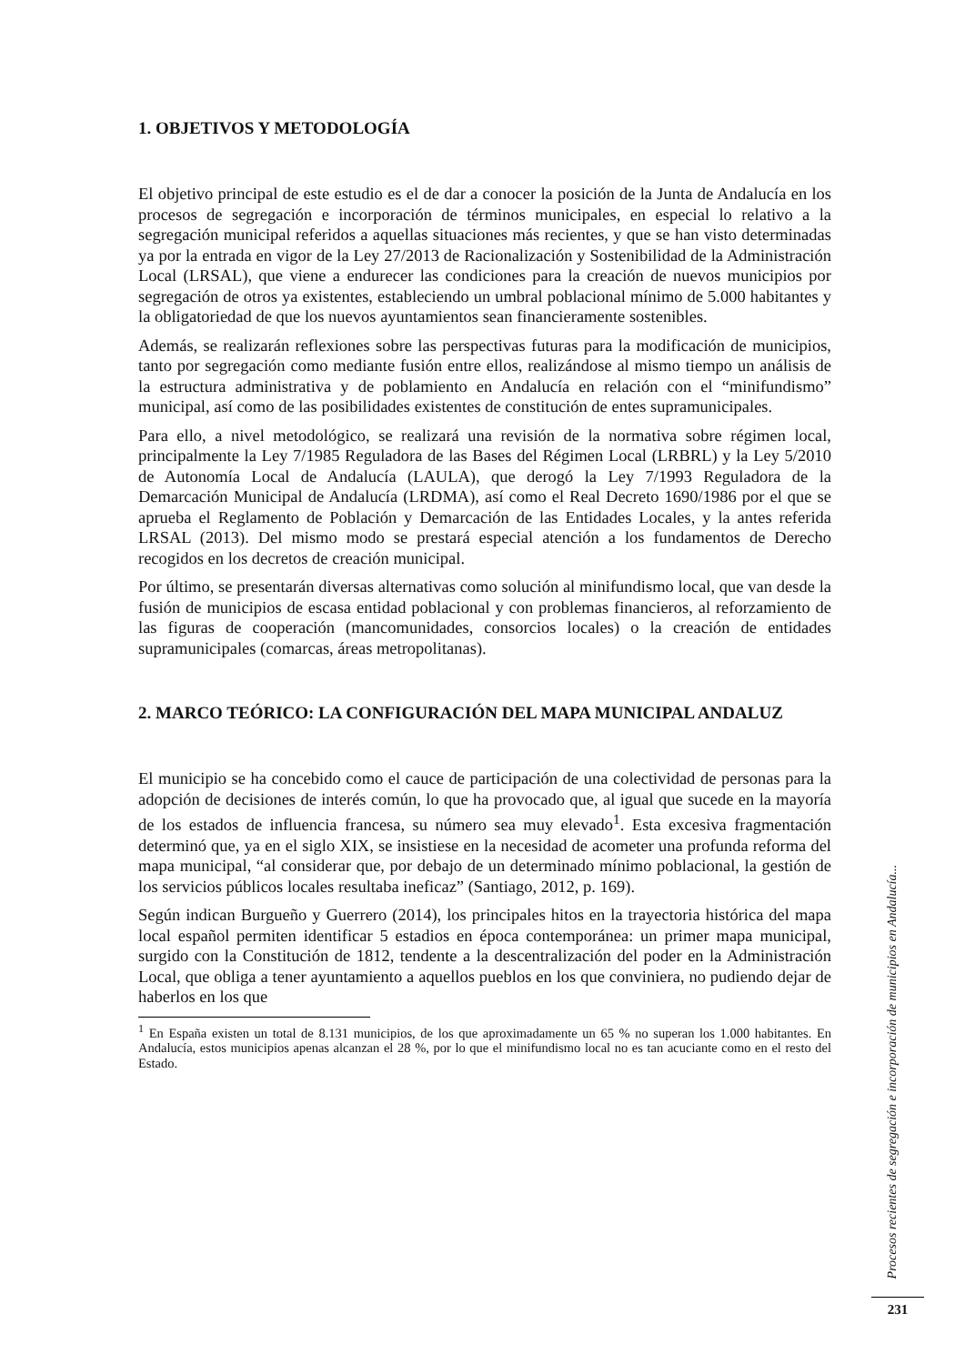1. OBJETIVOS Y METODOLOGÍA
El objetivo principal de este estudio es el de dar a conocer la posición de la Junta de Andalucía en los procesos de segregación e incorporación de términos municipales, en especial lo relativo a la segregación municipal referidos a aquellas situaciones más recientes, y que se han visto determinadas ya por la entrada en vigor de la Ley 27/2013 de Racionalización y Sostenibilidad de la Administración Local (LRSAL), que viene a endurecer las condiciones para la creación de nuevos municipios por segregación de otros ya existentes, estableciendo un umbral poblacional mínimo de 5.000 habitantes y la obligatoriedad de que los nuevos ayuntamientos sean financieramente sostenibles.
Además, se realizarán reflexiones sobre las perspectivas futuras para la modificación de municipios, tanto por segregación como mediante fusión entre ellos, realizándose al mismo tiempo un análisis de la estructura administrativa y de poblamiento en Andalucía en relación con el “minifundismo” municipal, así como de las posibilidades existentes de constitución de entes supramunicipales.
Para ello, a nivel metodológico, se realizará una revisión de la normativa sobre régimen local, principalmente la Ley 7/1985 Reguladora de las Bases del Régimen Local (LRBRL) y la Ley 5/2010 de Autonomía Local de Andalucía (LAULA), que derogó la Ley 7/1993 Reguladora de la Demarcación Municipal de Andalucía (LRDMA), así como el Real Decreto 1690/1986 por el que se aprueba el Reglamento de Población y Demarcación de las Entidades Locales, y la antes referida LRSAL (2013). Del mismo modo se prestará especial atención a los fundamentos de Derecho recogidos en los decretos de creación municipal.
Por último, se presentarán diversas alternativas como solución al minifundismo local, que van desde la fusión de municipios de escasa entidad poblacional y con problemas financieros, al reforzamiento de las figuras de cooperación (mancomunidades, consorcios locales) o la creación de entidades supramunicipales (comarcas, áreas metropolitanas).
2. MARCO TEÓRICO: LA CONFIGURACIÓN DEL MAPA MUNICIPAL ANDALUZ
El municipio se ha concebido como el cauce de participación de una colectividad de personas para la adopción de decisiones de interés común, lo que ha provocado que, al igual que sucede en la mayoría de los estados de influencia francesa, su número sea muy elevado<sup>1</sup>. Esta excesiva fragmentación determinó que, ya en el siglo XIX, se insistiese en la necesidad de acometer una profunda reforma del mapa municipal, “al considerar que, por debajo de un determinado mínimo poblacional, la gestión de los servicios públicos locales resultaba ineficaz” (Santiago, 2012, p. 169).
Según indican Burgueño y Guerrero (2014), los principales hitos en la trayectoria histórica del mapa local español permiten identificar 5 estadios en época contemporánea: un primer mapa municipal, surgido con la Constitución de 1812, tendente a la descentralización del poder en la Administración Local, que obliga a tener ayuntamiento a aquellos pueblos en los que conviniera, no pudiendo dejar de haberlos en los que
<sup>1</sup> En España existen un total de 8.131 municipios, de los que aproximadamente un 65 % no superan los 1.000 habitantes. En Andalucía, estos municipios apenas alcanzan el 28 %, por lo que el minifundismo local no es tan acuciante como en el resto del Estado.
Procesos recientes de segregación e incorporación de municipios en Andalucía...
231